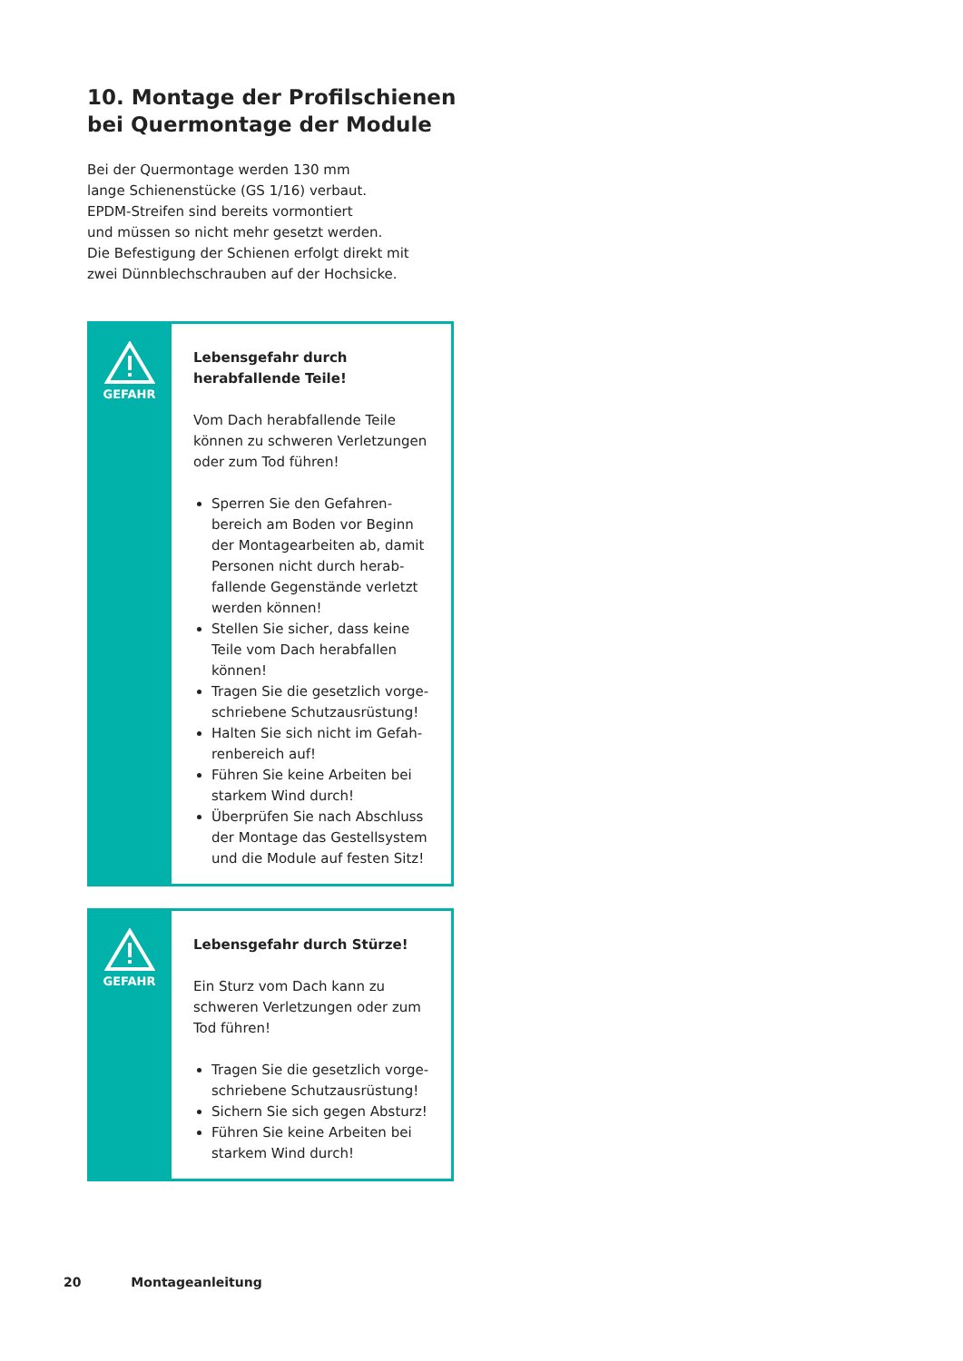10. Montage der Profilschienen bei Quermontage der Module
Bei der Quermontage werden 130 mm
lange Schienenstücke (GS 1/16) verbaut.
EPDM-Streifen sind bereits vormontiert
und müssen so nicht mehr gesetzt werden.
Die Befestigung der Schienen erfolgt direkt mit
zwei Dünnblechschrauben auf der Hochsicke.
GEFAHR
Lebensgefahr durch herabfallende Teile!
Vom Dach herabfallende Teile können zu schweren Verletzungen oder zum Tod führen!
Sperren Sie den Gefahren­bereich am Boden vor Beginn der Montagearbeiten ab, damit Personen nicht durch herab­fallende Gegenstände verletzt werden können!
Stellen Sie sicher, dass keine Teile vom Dach herabfallen können!
Tragen Sie die gesetzlich vorge­schriebene Schutzausrüstung!
Halten Sie sich nicht im Gefah­renbereich auf!
Führen Sie keine Arbeiten bei starkem Wind durch!
Überprüfen Sie nach Abschluss der Montage das Gestellsystem und die Module auf festen Sitz!
GEFAHR
Lebensgefahr durch Stürze!
Ein Sturz vom Dach kann zu schwe­ren Verletzungen oder zum Tod führen!
Tragen Sie die gesetzlich vorge­schriebene Schutzausrüstung!
Sichern Sie sich gegen Absturz!
Führen Sie keine Arbeiten bei starkem Wind durch!
20 Montageanleitung